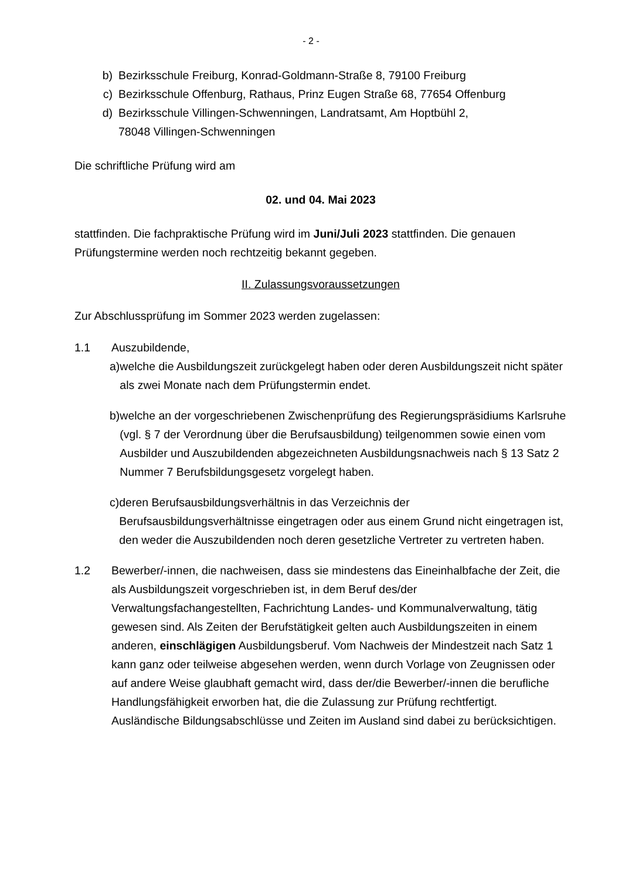- 2 -
b) Bezirksschule Freiburg, Konrad-Goldmann-Straße 8, 79100 Freiburg
c) Bezirksschule Offenburg, Rathaus, Prinz Eugen Straße 68, 77654 Offenburg
d) Bezirksschule Villingen-Schwenningen, Landratsamt, Am Hoptbühl 2,
78048 Villingen-Schwenningen
Die schriftliche Prüfung wird am
02. und 04. Mai 2023
stattfinden. Die fachpraktische Prüfung wird im Juni/Juli 2023 stattfinden. Die genauen Prüfungstermine werden noch rechtzeitig bekannt gegeben.
II. Zulassungsvoraussetzungen
Zur Abschlussprüfung im Sommer 2023 werden zugelassen:
1.1 Auszubildende,
a) welche die Ausbildungszeit zurückgelegt haben oder deren Ausbildungszeit nicht später als zwei Monate nach dem Prüfungstermin endet.
b) welche an der vorgeschriebenen Zwischenprüfung des Regierungspräsidiums Karlsruhe (vgl. § 7 der Verordnung über die Berufsausbildung) teilgenommen sowie einen vom Ausbilder und Auszubildenden abgezeichneten Ausbildungsnachweis nach § 13 Satz 2 Nummer 7 Berufsbildungsgesetz vorgelegt haben.
c) deren Berufsausbildungsverhältnis in das Verzeichnis der Berufsausbildungsverhältnisse eingetragen oder aus einem Grund nicht eingetragen ist, den weder die Auszubildenden noch deren gesetzliche Vertreter zu vertreten haben.
1.2 Bewerber/-innen, die nachweisen, dass sie mindestens das Eineinhalbfache der Zeit, die als Ausbildungszeit vorgeschrieben ist, in dem Beruf des/der Verwaltungsfachangestellten, Fachrichtung Landes- und Kommunalverwaltung, tätig gewesen sind. Als Zeiten der Berufstätigkeit gelten auch Ausbildungszeiten in einem anderen, einschlägigen Ausbildungsberuf. Vom Nachweis der Mindestzeit nach Satz 1 kann ganz oder teilweise abgesehen werden, wenn durch Vorlage von Zeugnissen oder auf andere Weise glaubhaft gemacht wird, dass der/die Bewerber/-innen die berufliche Handlungsfähigkeit erworben hat, die die Zulassung zur Prüfung rechtfertigt. Ausländische Bildungsabschlüsse und Zeiten im Ausland sind dabei zu berücksichtigen.